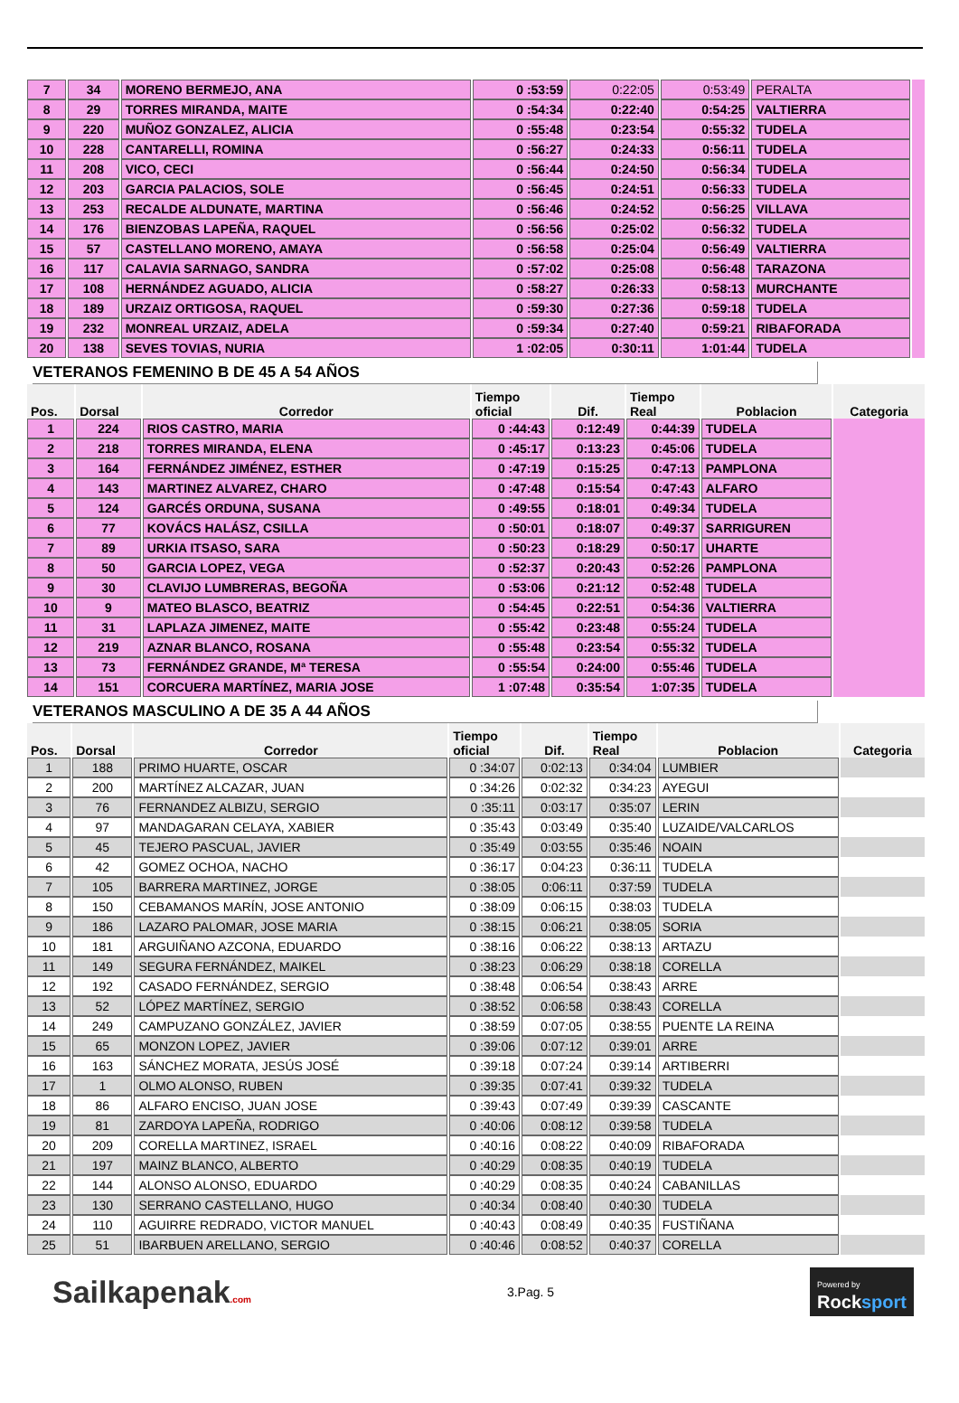| 7 | 34 | MORENO BERMEJO, ANA | 0 :53:59 | 0:22:05 | 0:53:49 | PERALTA | |
| 8 | 29 | TORRES MIRANDA, MAITE | 0 :54:34 | 0:22:40 | 0:54:25 | VALTIERRA | |
| 9 | 220 | MUÑOZ GONZALEZ, ALICIA | 0 :55:48 | 0:23:54 | 0:55:32 | TUDELA | |
| 10 | 228 | CANTARELLI, ROMINA | 0 :56:27 | 0:24:33 | 0:56:11 | TUDELA | |
| 11 | 208 | VICO, CECI | 0 :56:44 | 0:24:50 | 0:56:34 | TUDELA | |
| 12 | 203 | GARCIA PALACIOS, SOLE | 0 :56:45 | 0:24:51 | 0:56:33 | TUDELA | |
| 13 | 253 | RECALDE ALDUNATE, MARTINA | 0 :56:46 | 0:24:52 | 0:56:25 | VILLAVA | |
| 14 | 176 | BIENZOBAS LAPEÑA, RAQUEL | 0 :56:56 | 0:25:02 | 0:56:32 | TUDELA | |
| 15 | 57 | CASTELLANO MORENO, AMAYA | 0 :56:58 | 0:25:04 | 0:56:49 | VALTIERRA | |
| 16 | 117 | CALAVIA SARNAGO, SANDRA | 0 :57:02 | 0:25:08 | 0:56:48 | TARAZONA | |
| 17 | 108 | HERNÁNDEZ AGUADO, ALICIA | 0 :58:27 | 0:26:33 | 0:58:13 | MURCHANTE | |
| 18 | 189 | URZAIZ ORTIGOSA, RAQUEL | 0 :59:30 | 0:27:36 | 0:59:18 | TUDELA | |
| 19 | 232 | MONREAL URZAIZ, ADELA | 0 :59:34 | 0:27:40 | 0:59:21 | RIBAFORADA | |
| 20 | 138 | SEVES TOVIAS, NURIA | 1 :02:05 | 0:30:11 | 1:01:44 | TUDELA | |
VETERANOS FEMENINO B DE 45 A 54 AÑOS
| Pos. | Dorsal | Corredor | Tiempo oficial | Dif. | Tiempo Real | Poblacion | Categoria |
| 1 | 224 | RIOS CASTRO, MARIA | 0 :44:43 | 0:12:49 | 0:44:39 | TUDELA | |
| 2 | 218 | TORRES MIRANDA, ELENA | 0 :45:17 | 0:13:23 | 0:45:06 | TUDELA | |
| 3 | 164 | FERNÁNDEZ JIMÉNEZ, ESTHER | 0 :47:19 | 0:15:25 | 0:47:13 | PAMPLONA | |
| 4 | 143 | MARTINEZ ALVAREZ, CHARO | 0 :47:48 | 0:15:54 | 0:47:43 | ALFARO | |
| 5 | 124 | GARCÉS ORDUNA, SUSANA | 0 :49:55 | 0:18:01 | 0:49:34 | TUDELA | |
| 6 | 77 | KOVÁCS HALÁSZ, CSILLA | 0 :50:01 | 0:18:07 | 0:49:37 | SARRIGUREN | |
| 7 | 89 | URKIA ITSASO, SARA | 0 :50:23 | 0:18:29 | 0:50:17 | UHARTE | |
| 8 | 50 | GARCIA LOPEZ, VEGA | 0 :52:37 | 0:20:43 | 0:52:26 | PAMPLONA | |
| 9 | 30 | CLAVIJO LUMBRERAS, BEGOÑA | 0 :53:06 | 0:21:12 | 0:52:48 | TUDELA | |
| 10 | 9 | MATEO BLASCO, BEATRIZ | 0 :54:45 | 0:22:51 | 0:54:36 | VALTIERRA | |
| 11 | 31 | LAPLAZA JIMENEZ, MAITE | 0 :55:42 | 0:23:48 | 0:55:24 | TUDELA | |
| 12 | 219 | AZNAR BLANCO, ROSANA | 0 :55:48 | 0:23:54 | 0:55:32 | TUDELA | |
| 13 | 73 | FERNÁNDEZ GRANDE, Mª TERESA | 0 :55:54 | 0:24:00 | 0:55:46 | TUDELA | |
| 14 | 151 | CORCUERA MARTÍNEZ, MARIA JOSE | 1 :07:48 | 0:35:54 | 1:07:35 | TUDELA | |
VETERANOS MASCULINO A DE 35 A 44 AÑOS
| Pos. | Dorsal | Corredor | Tiempo oficial | Dif. | Tiempo Real | Poblacion | Categoria |
| 1 | 188 | PRIMO HUARTE, OSCAR | 0 :34:07 | 0:02:13 | 0:34:04 | LUMBIER | |
| 2 | 200 | MARTÍNEZ ALCAZAR, JUAN | 0 :34:26 | 0:02:32 | 0:34:23 | AYEGUI | |
| 3 | 76 | FERNANDEZ ALBIZU, SERGIO | 0 :35:11 | 0:03:17 | 0:35:07 | LERIN | |
| 4 | 97 | MANDAGARAN CELAYA, XABIER | 0 :35:43 | 0:03:49 | 0:35:40 | LUZAIDE/VALCARLOS | |
| 5 | 45 | TEJERO PASCUAL, JAVIER | 0 :35:49 | 0:03:55 | 0:35:46 | NOAIN | |
| 6 | 42 | GOMEZ OCHOA, NACHO | 0 :36:17 | 0:04:23 | 0:36:11 | TUDELA | |
| 7 | 105 | BARRERA MARTINEZ, JORGE | 0 :38:05 | 0:06:11 | 0:37:59 | TUDELA | |
| 8 | 150 | CEBAMANOS MARÍN, JOSE ANTONIO | 0 :38:09 | 0:06:15 | 0:38:03 | TUDELA | |
| 9 | 186 | LAZARO PALOMAR, JOSE MARIA | 0 :38:15 | 0:06:21 | 0:38:05 | SORIA | |
| 10 | 181 | ARGUIÑANO AZCONA, EDUARDO | 0 :38:16 | 0:06:22 | 0:38:13 | ARTAZU | |
| 11 | 149 | SEGURA FERNÁNDEZ, MAIKEL | 0 :38:23 | 0:06:29 | 0:38:18 | CORELLA | |
| 12 | 192 | CASADO FERNÁNDEZ, SERGIO | 0 :38:48 | 0:06:54 | 0:38:43 | ARRE | |
| 13 | 52 | LÓPEZ MARTÍNEZ, SERGIO | 0 :38:52 | 0:06:58 | 0:38:43 | CORELLA | |
| 14 | 249 | CAMPUZANO GONZÁLEZ, JAVIER | 0 :38:59 | 0:07:05 | 0:38:55 | PUENTE LA REINA | |
| 15 | 65 | MONZON LOPEZ, JAVIER | 0 :39:06 | 0:07:12 | 0:39:01 | ARRE | |
| 16 | 163 | SÁNCHEZ MORATA, JESÚS JOSÉ | 0 :39:18 | 0:07:24 | 0:39:14 | ARTIBERRI | |
| 17 | 1 | OLMO ALONSO, RUBEN | 0 :39:35 | 0:07:41 | 0:39:32 | TUDELA | |
| 18 | 86 | ALFARO ENCISO, JUAN JOSE | 0 :39:43 | 0:07:49 | 0:39:39 | CASCANTE | |
| 19 | 81 | ZARDOYA LAPEÑA, RODRIGO | 0 :40:06 | 0:08:12 | 0:39:58 | TUDELA | |
| 20 | 209 | CORELLA MARTINEZ, ISRAEL | 0 :40:16 | 0:08:22 | 0:40:09 | RIBAFORADA | |
| 21 | 197 | MAINZ BLANCO, ALBERTO | 0 :40:29 | 0:08:35 | 0:40:19 | TUDELA | |
| 22 | 144 | ALONSO ALONSO, EDUARDO | 0 :40:29 | 0:08:35 | 0:40:24 | CABANILLAS | |
| 23 | 130 | SERRANO CASTELLANO, HUGO | 0 :40:34 | 0:08:40 | 0:40:30 | TUDELA | |
| 24 | 110 | AGUIRRE REDRADO, VICTOR MANUEL | 0 :40:43 | 0:08:49 | 0:40:35 | FUSTIÑANA | |
| 25 | 51 | IBARBUEN ARELLANO, SERGIO | 0 :40:46 | 0:08:52 | 0:40:37 | CORELLA | |
Sailkapenak.com
3.Pag. 5
Powered by
Rocksport